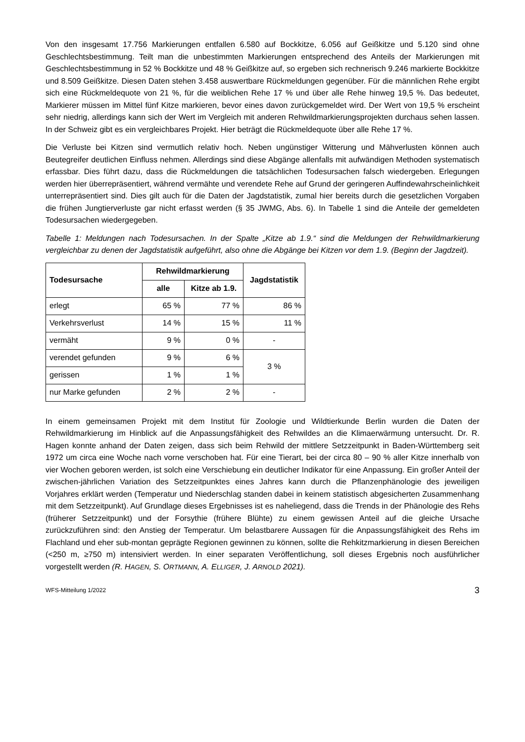Von den insgesamt 17.756 Markierungen entfallen 6.580 auf Bockkitze, 6.056 auf Geißkitze und 5.120 sind ohne Geschlechtsbestimmung. Teilt man die unbestimmten Markierungen entsprechend des Anteils der Markierungen mit Geschlechtsbestimmung in 52 % Bockkitze und 48 % Geißkitze auf, so ergeben sich rechnerisch 9.246 markierte Bockkitze und 8.509 Geißkitze. Diesen Daten stehen 3.458 auswertbare Rückmeldungen gegenüber. Für die männlichen Rehe ergibt sich eine Rückmeldequote von 21 %, für die weiblichen Rehe 17 % und über alle Rehe hinweg 19,5 %. Das bedeutet, Markierer müssen im Mittel fünf Kitze markieren, bevor eines davon zurückgemeldet wird. Der Wert von 19,5 % erscheint sehr niedrig, allerdings kann sich der Wert im Vergleich mit anderen Rehwildmarkierungsprojekten durchaus sehen lassen. In der Schweiz gibt es ein vergleichbares Projekt. Hier beträgt die Rückmeldequote über alle Rehe 17 %.
Die Verluste bei Kitzen sind vermutlich relativ hoch. Neben ungünstiger Witterung und Mähverlusten können auch Beutegreifer deutlichen Einfluss nehmen. Allerdings sind diese Abgänge allenfalls mit aufwändigen Methoden systematisch erfassbar. Dies führt dazu, dass die Rückmeldungen die tatsächlichen Todesursachen falsch wiedergeben. Erlegungen werden hier überrepräsentiert, während vermähte und verendete Rehe auf Grund der geringeren Auffindewahrscheinlichkeit unterrepräsentiert sind. Dies gilt auch für die Daten der Jagdstatistik, zumal hier bereits durch die gesetzlichen Vorgaben die frühen Jungtierverluste gar nicht erfasst werden (§ 35 JWMG, Abs. 6). In Tabelle 1 sind die Anteile der gemeldeten Todesursachen wiedergegeben.
Tabelle 1: Meldungen nach Todesursachen. In der Spalte „Kitze ab 1.9.“ sind die Meldungen der Rehwildmarkierung vergleichbar zu denen der Jagdstatistik aufgeführt, also ohne die Abgänge bei Kitzen vor dem 1.9. (Beginn der Jagdzeit).
| Todesursache | Rehwildmarkierung | | Jagdstatistik |
| --- | --- | --- | --- |
| | alle | Kitze ab 1.9. | |
| erlegt | 65 % | 77 % | 86 % |
| Verkehrsverlust | 14 % | 15 % | 11 % |
| vermäht | 9 % | 0 % | - |
| verendet gefunden | 9 % | 6 % | 3 % |
| gerissen | 1 % | 1 % | |
| nur Marke gefunden | 2 % | 2 % | - |
In einem gemeinsamen Projekt mit dem Institut für Zoologie und Wildtierkunde Berlin wurden die Daten der Rehwildmarkierung im Hinblick auf die Anpassungsfähigkeit des Rehwildes an die Klimaerwärmung untersucht. Dr. R. Hagen konnte anhand der Daten zeigen, dass sich beim Rehwild der mittlere Setzzeitpunkt in Baden-Württemberg seit 1972 um circa eine Woche nach vorne verschoben hat. Für eine Tierart, bei der circa 80 – 90 % aller Kitze innerhalb von vier Wochen geboren werden, ist solch eine Verschiebung ein deutlicher Indikator für eine Anpassung. Ein großer Anteil der zwischen-jährlichen Variation des Setzzeitpunktes eines Jahres kann durch die Pflanzenphänologie des jeweiligen Vorjahres erklärt werden (Temperatur und Niederschlag standen dabei in keinem statistisch abgesicherten Zusammenhang mit dem Setzzeitpunkt). Auf Grundlage dieses Ergebnisses ist es naheliegend, dass die Trends in der Phänologie des Rehs (früherer Setzzeitpunkt) und der Forsythie (frühere Blühte) zu einem gewissen Anteil auf die gleiche Ursache zurückzuführen sind: den Anstieg der Temperatur. Um belastbarere Aussagen für die Anpassungsfähigkeit des Rehs im Flachland und eher sub-montan geprägte Regionen gewinnen zu können, sollte die Rehkitzmarkierung in diesen Bereichen (<250 m, ≥750 m) intensiviert werden. In einer separaten Veröffentlichung, soll dieses Ergebnis noch ausführlicher vorgestellt werden (R. HAGEN, S. ORTMANN, A. ELLIGER, J. ARNOLD 2021).
WFS-Mitteilung 1/2022 3